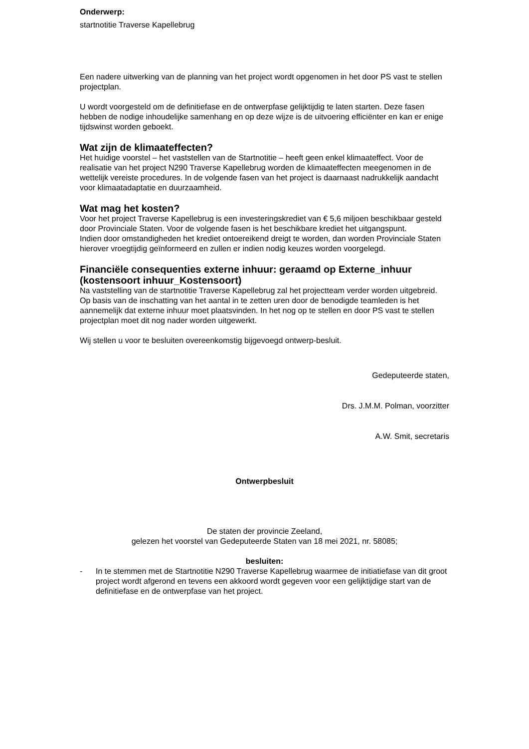Onderwerp:
startnotitie Traverse Kapellebrug
Een nadere uitwerking van de planning van het project wordt opgenomen in het door PS vast te stellen projectplan.
U wordt voorgesteld om de definitiefase en de ontwerpfase gelijktijdig te laten starten. Deze fasen hebben de nodige inhoudelijke samenhang en op deze wijze is de uitvoering efficiënter en kan er enige tijdswinst worden geboekt.
Wat zijn de klimaateffecten?
Het huidige voorstel – het vaststellen van de Startnotitie – heeft geen enkel klimaateffect. Voor de realisatie van het project N290 Traverse Kapellebrug worden de klimaateffecten meegenomen in de wettelijk vereiste procedures. In de volgende fasen van het project is daarnaast nadrukkelijk aandacht voor klimaatadaptatie en duurzaamheid.
Wat mag het kosten?
Voor het project Traverse Kapellebrug is een investeringskrediet van € 5,6 miljoen beschikbaar gesteld door Provinciale Staten. Voor de volgende fasen is het beschikbare krediet het uitgangspunt.
Indien door omstandigheden het krediet ontoereikend dreigt te worden, dan worden Provinciale Staten hierover vroegtijdig geïnformeerd en zullen er indien nodig keuzes worden voorgelegd.
Financiële consequenties externe inhuur: geraamd op Externe_inhuur (kostensoort inhuur_Kostensoort)
Na vaststelling van de startnotitie Traverse Kapellebrug zal het projectteam verder worden uitgebreid. Op basis van de inschatting van het aantal in te zetten uren door de benodigde teamleden is het aannemelijk dat externe inhuur moet plaatsvinden. In het nog op te stellen en door PS vast te stellen projectplan moet dit nog nader worden uitgewerkt.
Wij stellen u voor te besluiten overeenkomstig bijgevoegd ontwerp-besluit.
Gedeputeerde staten,
Drs. J.M.M. Polman, voorzitter
A.W. Smit, secretaris
Ontwerpbesluit
De staten der provincie Zeeland,
gelezen het voorstel van Gedeputeerde Staten van 18 mei 2021, nr. 58085;
besluiten:
- In te stemmen met de Startnotitie N290 Traverse Kapellebrug waarmee de initiatiefase van dit groot project wordt afgerond en tevens een akkoord wordt gegeven voor een gelijktijdige start van de definitiefase en de ontwerpfase van het project.